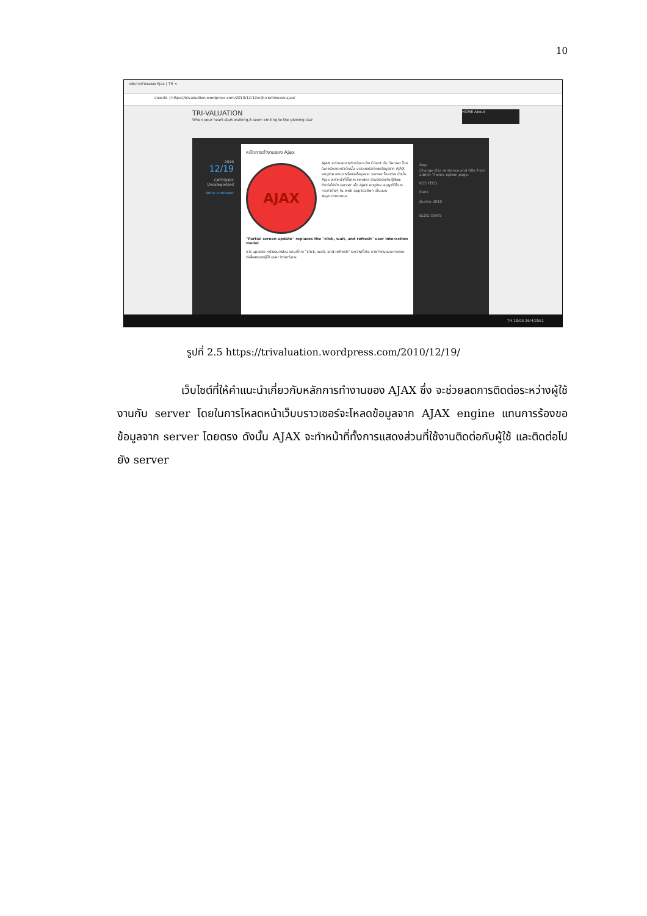10
หลักการทำงานของ Ajax | TR ×
ปลอดภัย | https://trivaluation.wordpress.com/2010/12/19/หลักการทำงานของ-ajax/
TRI-VALUATION
When your heart start walking,it seem smiling to the glowing star
HOME About
2010
12/19
CATEGORY
Uncategorized
Write comment
หลักการทำงานของ Ajax
AJAX
AJAX จะช่วยลดการติดต่อระหว่าง Client กับ Server โดยในการโหลดหน้าเว็บนั้น บราวเซอร์จะโหลดข้อมูลจาก AJAX engine แทนการร้องขอข้อมูลจาก server โดยตรง ดังนั้น Ajax จะทำหน้าที่ทั้งการ render ส่วนติดต่อกับผู้ใช้และติดต่อไปยัง server แล้ว AJAX engine อนุญาติให้การกระทำต่างๆ ใน web application เป็นแบบ Asynchronous
"Partial screen update" replaces the "click, wait, and refresh" user interaction model
การ update หน้าจอบางส่วน แทนที่การ "click, wait, and refresh" ระหว่างที่เกิด การทำงานแบบการตอบต่อสื่อสารของผู้ใช้ user interface
ข้อมูล
Change this sentence and title from admin Theme option page.
RSS FEED
ค้นหา
ธันวาคม 2010
BLOG STATS
TH 18:05 26/4/2561
รูปที่ 2.5 https://trivaluation.wordpress.com/2010/12/19/
เว็บไซต์ที่ให้คำแนะนำเกี่ยวกับหลักการทำงานของ AJAX ซึ่ง จะช่วยลดการติดต่อระหว่างผู้ใช้งานกับ server โดยในการโหลดหน้าเว็บบราวเซอร์จะโหลดข้อมูลจาก AJAX engine แทนการร้องขอข้อมูลจาก server โดยตรง ดังนั้น AJAX จะทำหน้าที่ทั้งการแสดงส่วนที่ใช้งานติดต่อกับผู้ใช้ และติดต่อไปยัง server